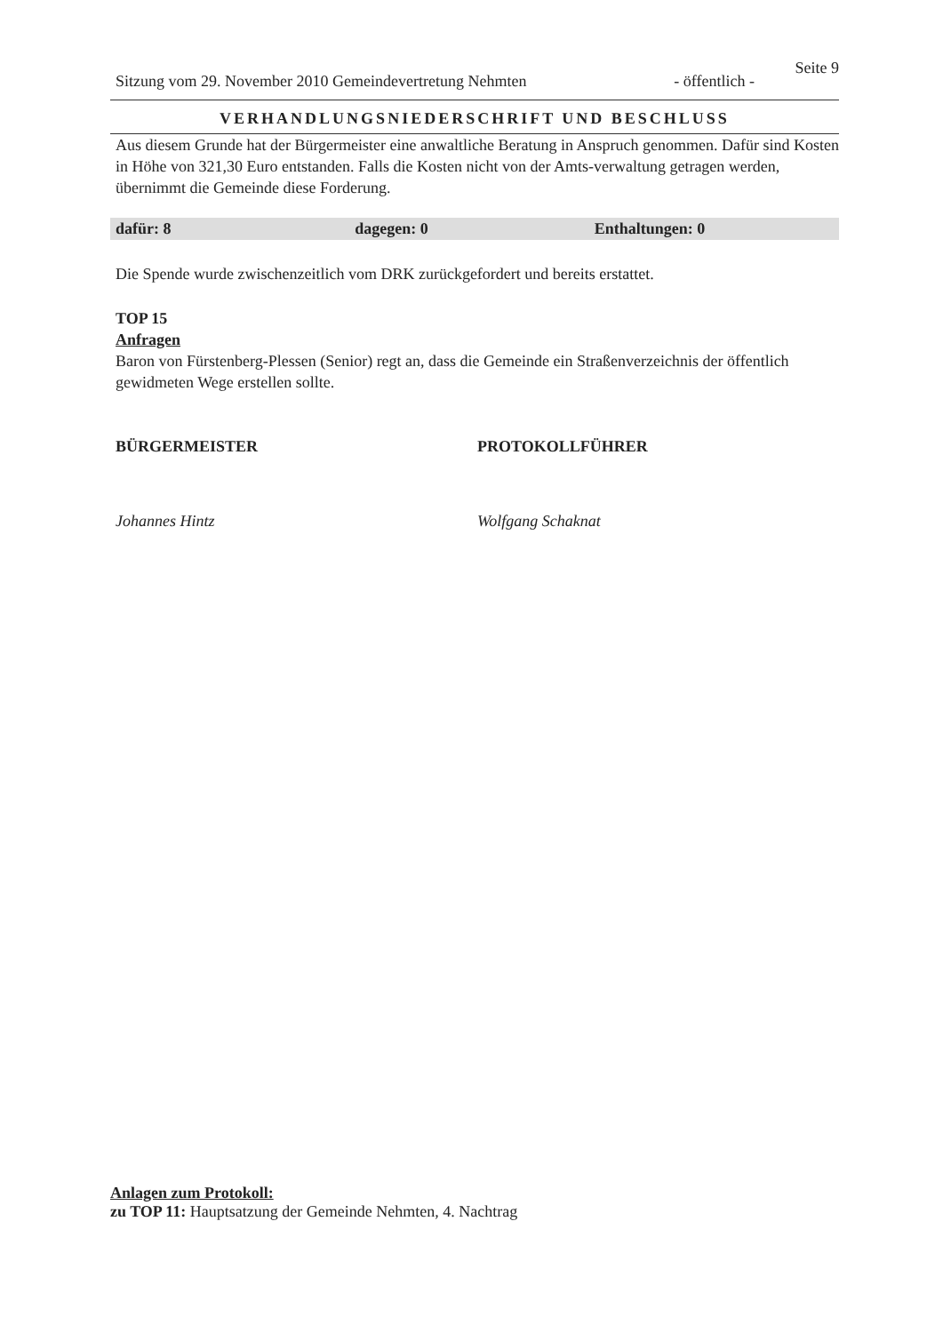Seite 9
Sitzung vom 29. November 2010 Gemeindevertretung Nehmten - öffentlich -
VERHANDLUNGSNIEDERSCHRIFT UND BESCHLUSS
Aus diesem Grunde hat der Bürgermeister eine anwaltliche Beratung in Anspruch genommen. Dafür sind Kosten in Höhe von 321,30 Euro entstanden. Falls die Kosten nicht von der Amts-verwaltung getragen werden, übernimmt die Gemeinde diese Forderung.
dafür: 8 dagegen: 0 Enthaltungen: 0
Die Spende wurde zwischenzeitlich vom DRK zurückgefordert und bereits erstattet.
TOP 15
Anfragen
Baron von Fürstenberg-Plessen (Senior) regt an, dass die Gemeinde ein Straßenverzeichnis der öffentlich gewidmeten Wege erstellen sollte.
BÜRGERMEISTER
Johannes Hintz
PROTOKOLLFÜHRER
Wolfgang Schaknat
Anlagen zum Protokoll:
zu TOP 11: Hauptsatzung der Gemeinde Nehmten, 4. Nachtrag